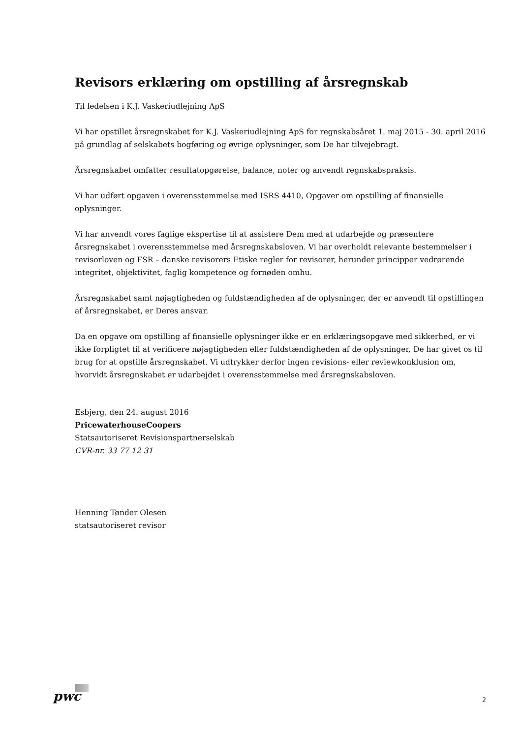Revisors erklæring om opstilling af årsregnskab
Til ledelsen i K.J. Vaskeriudlejning ApS
Vi har opstillet årsregnskabet for K.J. Vaskeriudlejning ApS for regnskabsåret 1. maj 2015 - 30. april 2016 på grundlag af selskabets bogføring og øvrige oplysninger, som De har tilvejebragt.
Årsregnskabet omfatter resultatopgørelse, balance, noter og anvendt regnskabspraksis.
Vi har udført opgaven i overensstemmelse med ISRS 4410, Opgaver om opstilling af finansielle oplysninger.
Vi har anvendt vores faglige ekspertise til at assistere Dem med at udarbejde og præsentere årsregnskabet i overensstemmelse med årsregnskabsloven. Vi har overholdt relevante bestemmelser i revisorloven og FSR – danske revisorers Etiske regler for revisorer, herunder principper vedrørende integritet, objektivitet, faglig kompetence og fornøden omhu.
Årsregnskabet samt nøjagtigheden og fuldstændigheden af de oplysninger, der er anvendt til opstillingen af årsregnskabet, er Deres ansvar.
Da en opgave om opstilling af finansielle oplysninger ikke er en erklæringsopgave med sikkerhed, er vi ikke forpligtet til at verificere nøjagtigheden eller fuldstændigheden af de oplysninger, De har givet os til brug for at opstille årsregnskabet. Vi udtrykker derfor ingen revisions- eller reviewkonklusion om, hvorvidt årsregnskabet er udarbejdet i overensstemmelse med årsregnskabsloven.
Esbjerg, den 24. august 2016
PricewaterhouseCoopers
Statsautoriseret Revisionspartnerselskab
CVR-nr. 33 77 12 31
Henning Tønder Olesen
statsautoriseret revisor
pwc 2